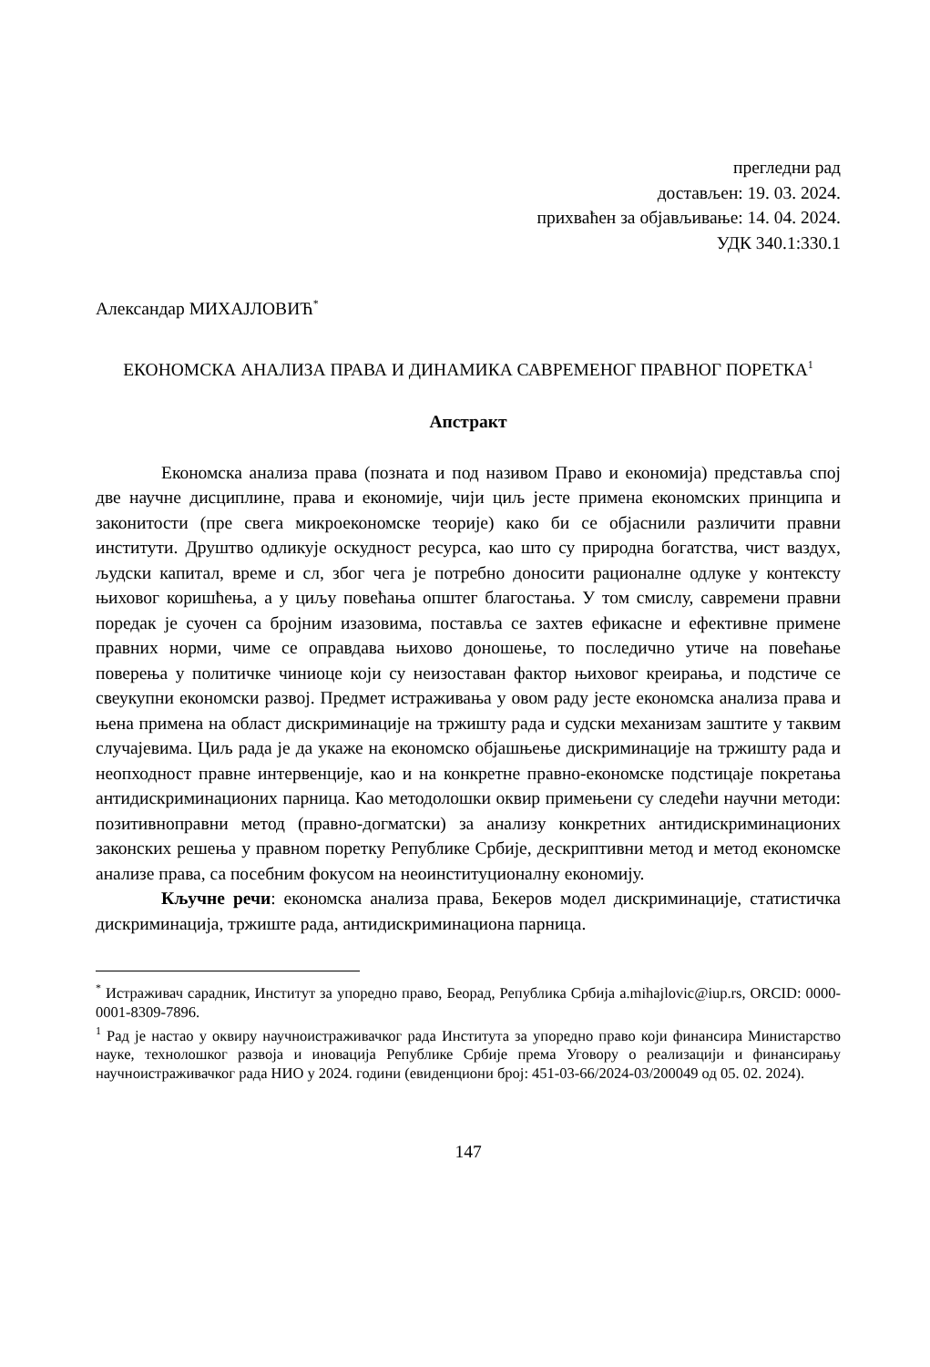прегледни рад
достављен: 19. 03. 2024.
прихваћен за објављивање: 14. 04. 2024.
УДК 340.1:330.1
Александар МИХАЈЛОВИЋ<sup>*</sup>
ЕКОНОМСКА АНАЛИЗА ПРАВА И ДИНАМИКА САВРЕМЕНОГ ПРАВНОГ ПОРЕТКА<sup>1</sup>
Апстракт
Економска анализа права (позната и под називом Право и економија) представља спој две научне дисциплине, права и економије, чији циљ јесте примена економских принципа и законитости (пре свега микроекономске теорије) како би се објаснили различити правни институти. Друштво одликује оскудност ресурса, као што су природна богатства, чист ваздух, људски капитал, време и сл, због чега је потребно доносити рационалне одлуке у контексту њиховог коришћења, а у циљу повећања општег благостања. У том смислу, савремени правни поредак је суочен са бројним изазовима, поставља се захтев ефикасне и ефективне примене правних норми, чиме се оправдава њихово доношење, то последично утиче на повећање поверења у политичке чиниоце који су неизоставан фактор њиховог креирања, и подстиче се свеукупни економски развој. Предмет истраживања у овом раду јесте економска анализа права и њена примена на област дискриминације на тржишту рада и судски механизам заштите у таквим случајевима. Циљ рада је да укаже на економско објашњење дискриминације на тржишту рада и неопходност правне интервенције, као и на конкретне правно-економске подстицаје покретања антидискриминационих парница. Као методолошки оквир примењени су следећи научни методи: позитивноправни метод (правно-догматски) за анализу конкретних антидискриминационих законских решења у правном поретку Републике Србије, дескриптивни метод и метод економске анализе права, са посебним фокусом на неоинституционалну економију.
Кључне речи: економска анализа права, Бекеров модел дискриминације, статистичка дискриминација, тржиште рада, антидискриминациона парница.
<sup>*</sup> Истраживач сарадник, Институт за упоредно право, Беорад, Република Србија a.mihajlovic@iup.rs, ORCID: 0000-0001-8309-7896.
<sup>1</sup> Рад је настао у оквиру научноистраживачког рада Института за упоредно право који финансира Министарство науке, технолошког развоја и иновација Републике Србије према Уговору о реализацији и финансирању научноистраживачког рада НИО у 2024. години (евиденциони број: 451-03-66/2024-03/200049 од 05. 02. 2024).
147